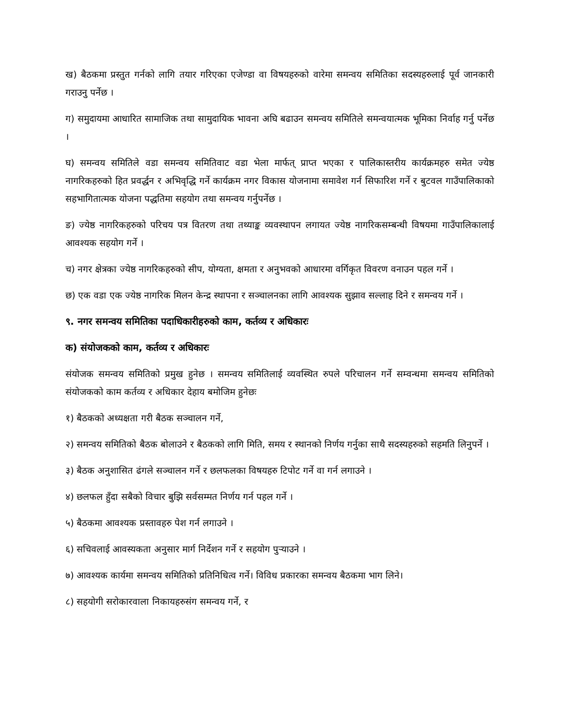ख) बैठकमा प्रस्तुत गर्नको लागि तयार गरिएका एजेण्डा वा विषयहरुको वारेमा समन्वय समितिका सदस्यहरुलाई पूर्व जानकारी गराउनु पर्नेछ ।
ग) समुदायमा आधारित सामाजिक तथा सामुदायिक भावना अघि बढाउन समन्वय समितिले समन्वयात्मक भूमिका निर्वाह गर्नु पर्नेछ ।
घ) समन्वय समितिले वडा समन्वय समितिवाट वडा भेला मार्फत् प्राप्त भएका र पालिकास्तरीय कार्यक्रमहरु समेत ज्येष्ठ नागरिकहरुको हित प्रवर्द्धन र अभिवृद्धि गर्ने कार्यक्रम नगर विकास योजनामा समावेश गर्न सिफारिश गर्ने र बुटवल गाउँपालिकाको सहभागितात्मक योजना पद्धतिमा सहयोग तथा समन्वय गर्नुपर्नेछ ।
ङ) ज्येष्ठ नागरिकहरुको परिचय पत्र वितरण तथा तथ्याङ्क व्यवस्थापन लगायत ज्येष्ठ नागरिकसम्बन्धी विषयमा गाउँपालिकालाई आवश्यक सहयोग गर्ने ।
च) नगर क्षेत्रका ज्येष्ठ नागरिकहरुको सीप, योग्यता, क्षमता र अनुभवको आधारमा वर्गिकृत विवरण वनाउन पहल गर्ने ।
छ) एक वडा एक ज्येष्ठ नागरिक मिलन केन्द्र स्थापना र सञ्चालनका लागि आवश्यक सुझाव सल्लाह दिने र समन्वय गर्ने ।
९. नगर समन्वय समितिका पदाधिकारीहरुको काम, कर्तव्य र अधिकारः
क) संयोजकको काम, कर्तव्य र अधिकारः
संयोजक समन्वय समितिको प्रमुख हुनेछ । समन्वय समितिलाई व्यवस्थित रुपले परिचालन गर्ने सम्वन्धमा समन्वय समितिको संयोजकको काम कर्तव्य र अधिकार देहाय बमोजिम हुनेछः
१) बैठकको अध्यक्षता गरी बैठक सञ्चालन गर्ने,
२) समन्वय समितिको बैठक बोलाउने र बैठकको लागि मिति, समय र स्थानको निर्णय गर्नुका साथै सदस्यहरुको सहमति लिनुपर्ने ।
३) बैठक अनुशासित ढंगले सञ्चालन गर्ने र छलफलका विषयहरु टिपोट गर्ने वा गर्न लगाउने ।
४) छलफल हुँदा सबैको विचार बुझि सर्वसम्मत निर्णय गर्न पहल गर्ने ।
५) बैठकमा आवश्यक प्रस्तावहरु पेश गर्न लगाउने ।
६) सचिवलाई आवस्यकता अनुसार मार्ग निर्देशन गर्ने र सहयोग पुऱ्याउने ।
७) आवश्यक कार्यमा समन्वय समितिको प्रतिनिधित्व गर्ने। विविध प्रकारका समन्वय बैठकमा भाग लिने।
८) सहयोगी सरोकारवाला निकायहरुसंग समन्वय गर्ने, र